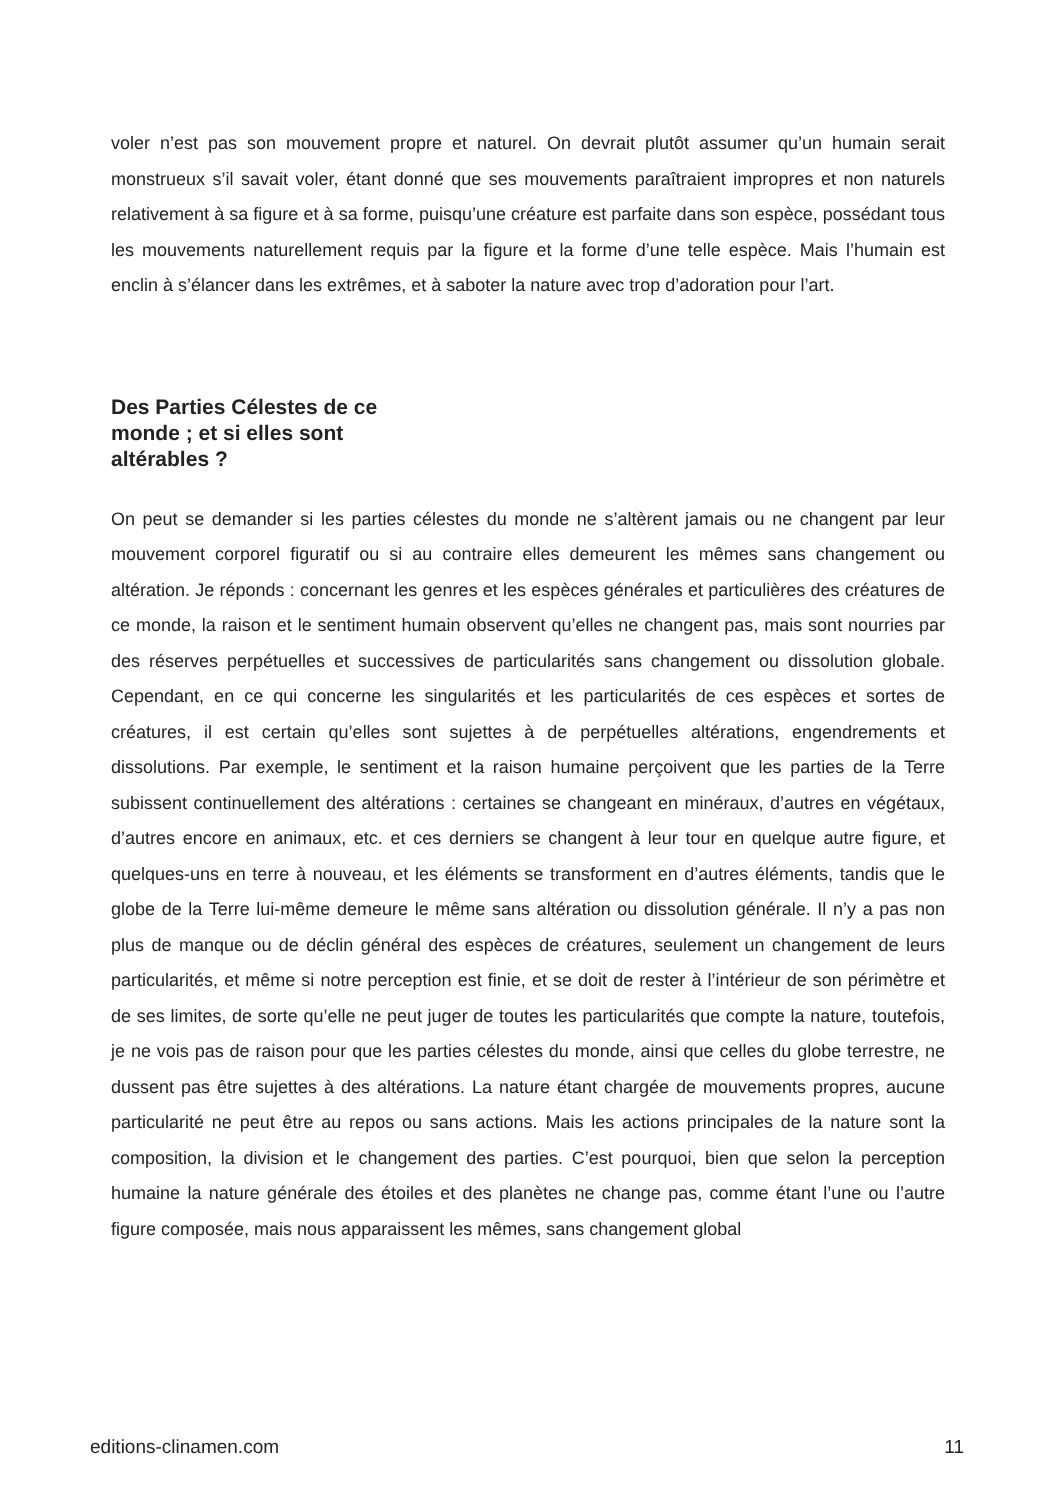voler n’est pas son mouvement propre et naturel. On devrait plutôt assumer qu’un humain serait monstrueux s’il savait voler, étant donné que ses mouvements paraîtraient impropres et non naturels relativement à sa figure et à sa forme, puisqu’une créature est parfaite dans son espèce, possédant tous les mouvements naturellement requis par la figure et la forme d’une telle espèce. Mais l’humain est enclin à s’élancer dans les extrêmes, et à saboter la nature avec trop d’adoration pour l’art.
Des Parties Célestes de ce monde ; et si elles sont altérables ?
On peut se demander si les parties célestes du monde ne s’altèrent jamais ou ne changent par leur mouvement corporel figuratif ou si au contraire elles demeurent les mêmes sans changement ou altération. Je réponds : concernant les genres et les espèces générales et particulières des créatures de ce monde, la raison et le sentiment humain observent qu’elles ne changent pas, mais sont nourries par des réserves perpétuelles et successives de particularités sans changement ou dissolution globale. Cependant, en ce qui concerne les singularités et les particularités de ces espèces et sortes de créatures, il est certain qu’elles sont sujettes à de perpétuelles altérations, engendrements et dissolutions. Par exemple, le sentiment et la raison humaine perçoivent que les parties de la Terre subissent continuellement des altérations : certaines se changeant en minéraux, d’autres en végétaux, d’autres encore en animaux, etc. et ces derniers se changent à leur tour en quelque autre figure, et quelques-uns en terre à nouveau, et les éléments se transforment en d’autres éléments, tandis que le globe de la Terre lui-même demeure le même sans altération ou dissolution générale. Il n’y a pas non plus de manque ou de déclin général des espèces de créatures, seulement un changement de leurs particularités, et même si notre perception est finie, et se doit de rester à l’intérieur de son périmètre et de ses limites, de sorte qu’elle ne peut juger de toutes les particularités que compte la nature, toutefois, je ne vois pas de raison pour que les parties célestes du monde, ainsi que celles du globe terrestre, ne dussent pas être sujettes à des altérations. La nature étant chargée de mouvements propres, aucune particularité ne peut être au repos ou sans actions. Mais les actions principales de la nature sont la composition, la division et le changement des parties. C’est pourquoi, bien que selon la perception humaine la nature générale des étoiles et des planètes ne change pas, comme étant l’une ou l’autre figure composée, mais nous apparaissent les mêmes, sans changement global
editions-clinamen.com 11